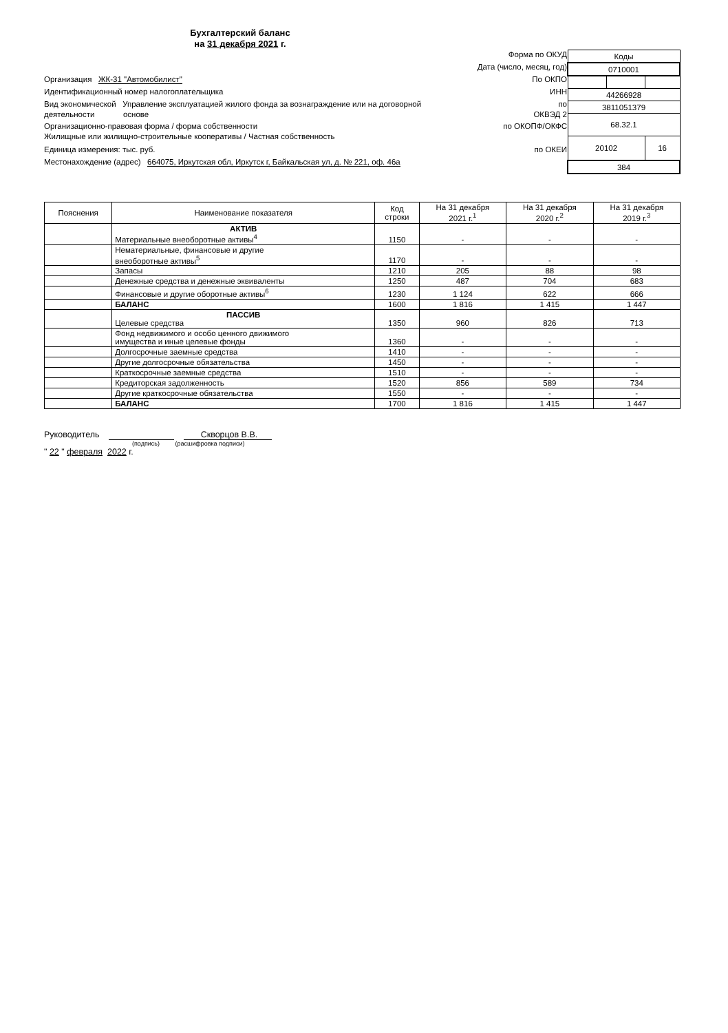Бухгалтерский баланс
на 31 декабря 2021 г.
Форма по ОКУД
Дата (число, месяц, год)
Организация ЖК-31 "Автомобилист" По ОКПО
Идентификационный номер налогоплательщика ИНН
Вид экономической Управление эксплуатацией жилого фонда за вознаграждение или на договорной
деятельности основе по
ОКВЭД 2
Организационно-правовая форма / форма собственности
Жилищные или жилищно-строительные кооперативы / Частная собственность по ОКОПФ/ОКФС
Единица измерения: тыс. руб. по ОКЕИ
Местонахождение (адрес) 664075, Иркутская обл, Иркутск г, Байкальская ул, д. № 221, оф. 46а
| Коды | | |
| 0710001 | | |
| 44266928 | | |
| 3811051379 | | |
| 68.32.1 | | |
| 20102 | | 16 |
| 384 | | |
| Пояснения | Наименование показателя | Код строки | На 31 декабря 2021 г.<sup>1</sup> | На 31 декабря 2020 г.<sup>2</sup> | На 31 декабря 2019 г.<sup>3</sup> |
| --- | --- | --- | --- | --- | --- |
| | АКТИВ Материальные внеоборотные активы<sup>4</sup> | 1150 | - | - | - |
| | Нематериальные, финансовые и другие внеоборотные активы<sup>5</sup> | 1170 | - | - | - |
| | Запасы | 1210 | 205 | 88 | 98 |
| | Денежные средства и денежные эквиваленты | 1250 | 487 | 704 | 683 |
| | Финансовые и другие оборотные активы<sup>6</sup> | 1230 | 1 124 | 622 | 666 |
| | БАЛАНС | 1600 | 1 816 | 1 415 | 1 447 |
| | ПАССИВ Целевые средства | 1350 | 960 | 826 | 713 |
| | Фонд недвижимого и особо ценного движимого имущества и иные целевые фонды | 1360 | - | - | - |
| | Долгосрочные заемные средства | 1410 | - | - | - |
| | Другие долгосрочные обязательства | 1450 | - | - | - |
| | Краткосрочные заемные средства | 1510 | - | - | - |
| | Кредиторская задолженность | 1520 | 856 | 589 | 734 |
| | Другие краткосрочные обязательства | 1550 | - | - | - |
| | БАЛАНС | 1700 | 1 816 | 1 415 | 1 447 |
Руководитель Скворцов В.В.
(подпись) (расшифровка подписи)
" 22 " февраля 2022 г.